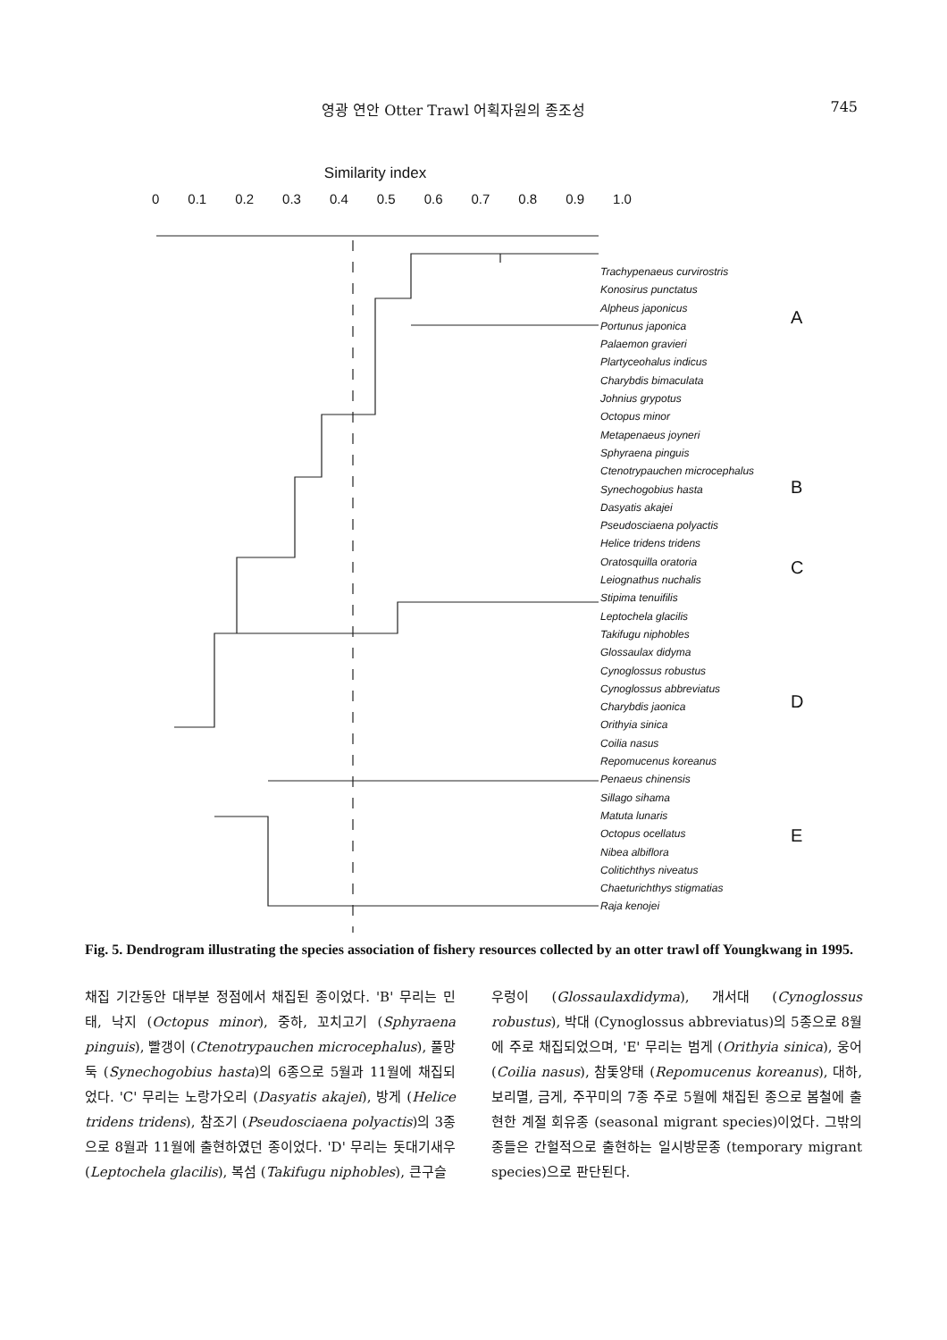영광 연안 Otter Trawl 어획자원의 종조성 745
Similarity index
0 0.1 0.2 0.3 0.4 0.5 0.6 0.7 0.8 0.9 1.0
Trachypenaeus curvirostris
Konosirus punctatus
Alpheus japonicus
Portunus japonica
Palaemon gravieri
Plartyceohalus indicus
Charybdis bimaculata
Johnius grypotus
Octopus minor
Metapenaeus joyneri
Sphyraena pinguis
Ctenotrypauchen microcephalus
Synechogobius hasta
Dasyatis akajei
Pseudosciaena polyactis
Helice tridens tridens
Oratosquilla oratoria
Leiognathus nuchalis
Stipima tenuifilis
Leptochela glacilis
Takifugu niphobles
Glossaulax didyma
Cynoglossus robustus
Cynoglossus abbreviatus
Charybdis jaonica
Orithyia sinica
Coilia nasus
Repomucenus koreanus
Penaeus chinensis
Sillago sihama
Matuta lunaris
Octopus ocellatus
Nibea albiflora
Colitichthys niveatus
Chaeturichthys stigmatias
Raja kenojei
A
B
C
D
E
Fig. 5. Dendrogram illustrating the species association of fishery resources collected by an otter trawl off Youngkwang in 1995.
채집 기간동안 대부분 정점에서 채집된 종이었다. 'B' 무리는 민태, 낙지 (Octopus minor), 중하, 꼬치고기 (Sphyraena pinguis), 빨갱이 (Ctenotrypauchen microcephalus), 풀망둑 (Synechogobius hasta)의 6종으로 5월과 11월에 채집되었다. 'C' 무리는 노랑가오리 (Dasyatis akajei), 방게 (Helice tridens tridens), 참조기 (Pseudosciaena polyactis)의 3종으로 8월과 11월에 출현하였던 종이었다. 'D' 무리는 돗대기새우 (Leptochela glacilis), 복섬 (Takifugu niphobles), 큰구슬
우렁이 (Glossaulaxdidyma), 개서대 (Cynoglossus robustus), 박대 (Cynoglossus abbreviatus)의 5종으로 8월에 주로 채집되었으며, 'E' 무리는 범게 (Orithyia sinica), 웅어 (Coilia nasus), 참돛양태 (Repomucenus koreanus), 대하, 보리멸, 금게, 주꾸미의 7종 주로 5월에 채집된 종으로 봄철에 출현한 계절 회유종 (seasonal migrant species)이었다. 그밖의 종들은 간헐적으로 출현하는 일시방문종 (temporary migrant species)으로 판단된다.